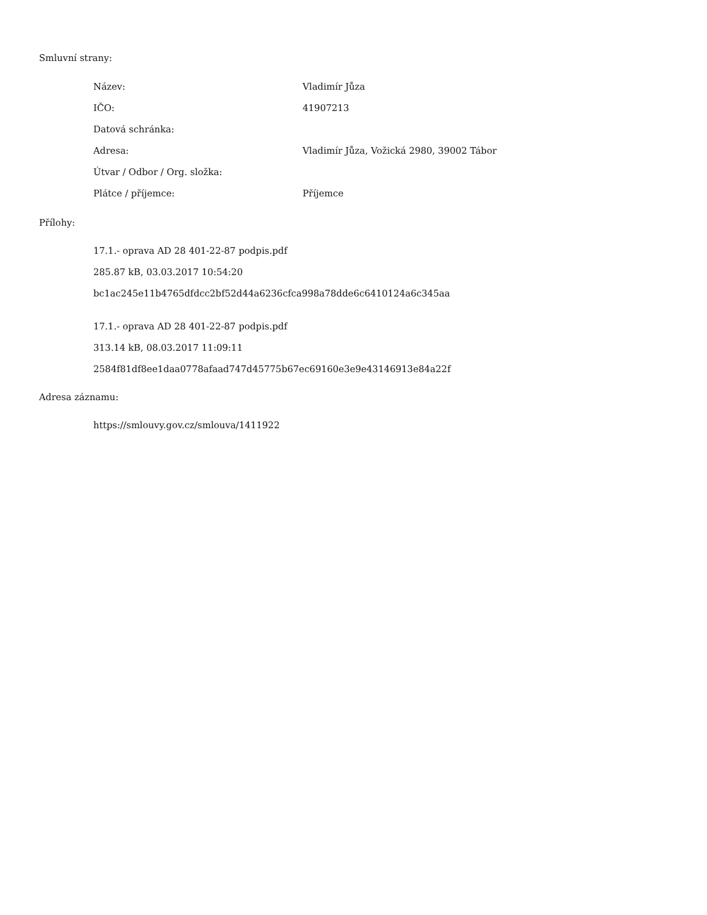Smluvní strany:
| Název: | Vladimír Jůza |
| IČO: | 41907213 |
| Datová schránka: | |
| Adresa: | Vladimír Jůza, Vožická 2980, 39002 Tábor |
| Útvar / Odbor / Org. složka: | |
| Plátce / příjemce: | Příjemce |
Přílohy:
17.1.- oprava AD 28 401-22-87 podpis.pdf
285.87 kB, 03.03.2017 10:54:20
bc1ac245e11b4765dfdcc2bf52d44a6236cfca998a78dde6c6410124a6c345aa
17.1.- oprava AD 28 401-22-87 podpis.pdf
313.14 kB, 08.03.2017 11:09:11
2584f81df8ee1daa0778afaad747d45775b67ec69160e3e9e43146913e84a22f
Adresa záznamu:
https://smlouvy.gov.cz/smlouva/1411922